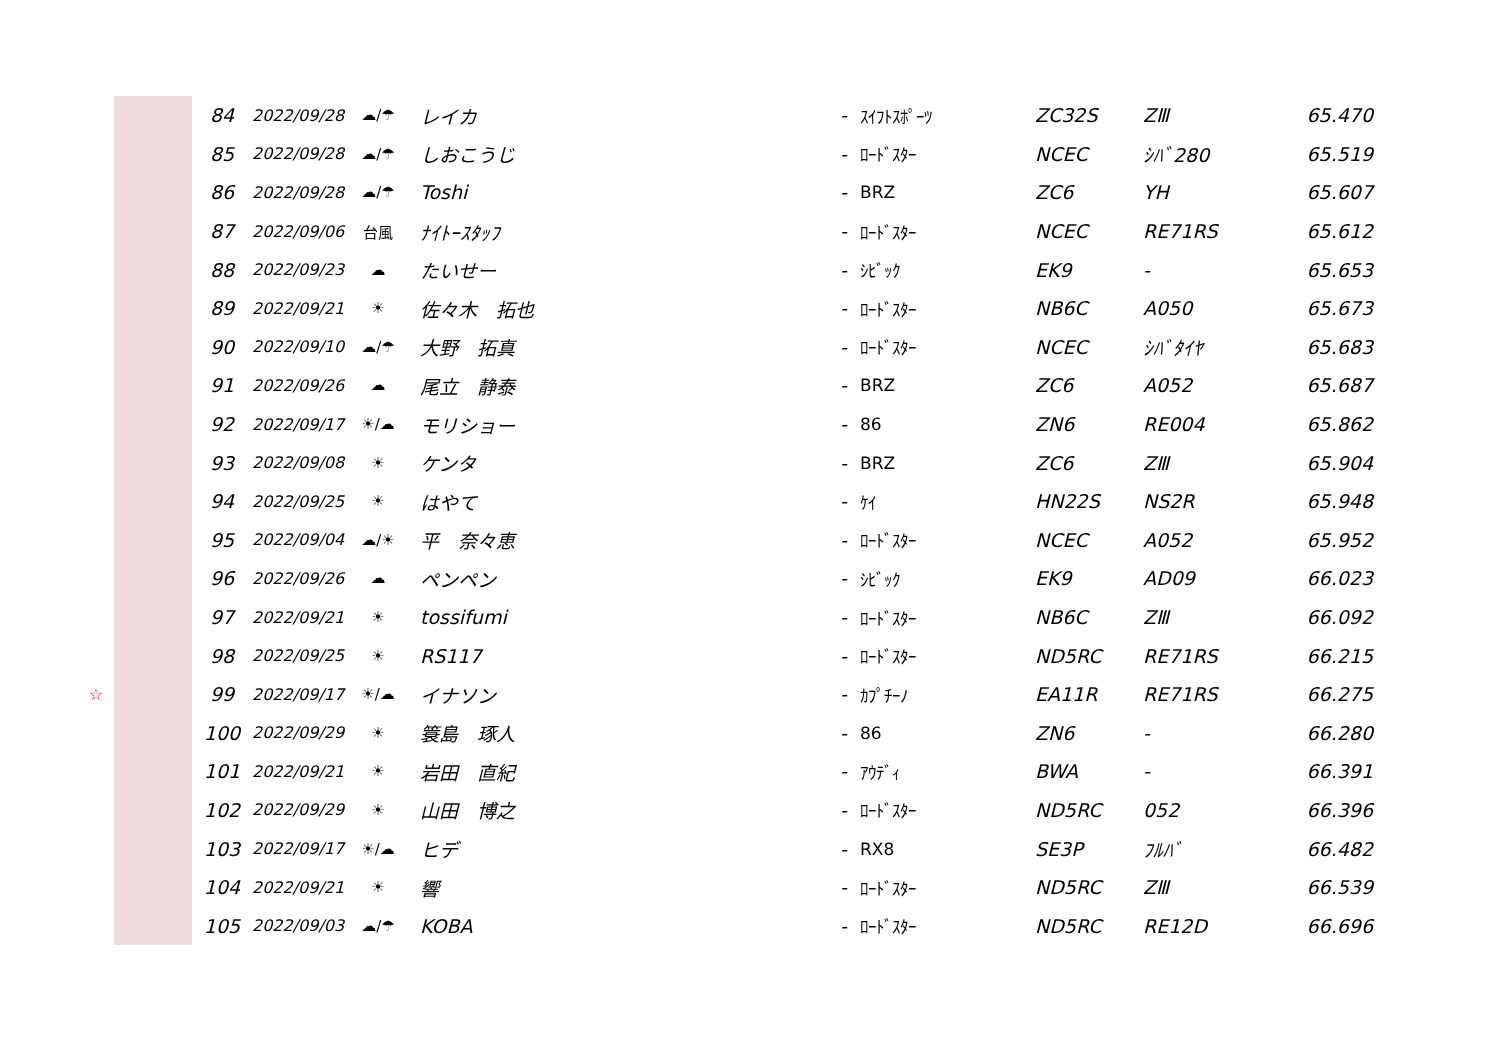| | | 84 | 2022/09/28 | ☁/☂ | レイカ | - | ｽｲﾌﾄｽﾎﾟｰﾂ | ZC32S | ZⅢ | 65.470 |
| | | 85 | 2022/09/28 | ☁/☂ | しおこうじ | - | ﾛｰﾄﾞｽﾀｰ | NCEC | ｼﾊﾞ280 | 65.519 |
| | | 86 | 2022/09/28 | ☁/☂ | Toshi | - | BRZ | ZC6 | YH | 65.607 |
| | | 87 | 2022/09/06 | 台風 | ﾅｲﾄｰｽﾀｯﾌ | - | ﾛｰﾄﾞｽﾀｰ | NCEC | RE71RS | 65.612 |
| | | 88 | 2022/09/23 | ☁ | たいせー | - | ｼﾋﾞｯｸ | EK9 | - | 65.653 |
| | | 89 | 2022/09/21 | ☀ | 佐々木 拓也 | - | ﾛｰﾄﾞｽﾀｰ | NB6C | A050 | 65.673 |
| | | 90 | 2022/09/10 | ☁/☂ | 大野 拓真 | - | ﾛｰﾄﾞｽﾀｰ | NCEC | ｼﾊﾞﾀｲﾔ | 65.683 |
| | | 91 | 2022/09/26 | ☁ | 尾立 静泰 | - | BRZ | ZC6 | A052 | 65.687 |
| | | 92 | 2022/09/17 | ☀/☁ | モリショー | - | 86 | ZN6 | RE004 | 65.862 |
| | | 93 | 2022/09/08 | ☀ | ケンタ | - | BRZ | ZC6 | ZⅢ | 65.904 |
| | | 94 | 2022/09/25 | ☀ | はやて | - | ｹｲ | HN22S | NS2R | 65.948 |
| | | 95 | 2022/09/04 | ☁/☀ | 平 奈々恵 | - | ﾛｰﾄﾞｽﾀｰ | NCEC | A052 | 65.952 |
| | | 96 | 2022/09/26 | ☁ | ペンペン | - | ｼﾋﾞｯｸ | EK9 | AD09 | 66.023 |
| | | 97 | 2022/09/21 | ☀ | tossifumi | - | ﾛｰﾄﾞｽﾀｰ | NB6C | ZⅢ | 66.092 |
| | | 98 | 2022/09/25 | ☀ | RS117 | - | ﾛｰﾄﾞｽﾀｰ | ND5RC | RE71RS | 66.215 |
| ☆ | | 99 | 2022/09/17 | ☀/☁ | イナソン | - | ｶﾌﾟﾁｰﾉ | EA11R | RE71RS | 66.275 |
| | | 100 | 2022/09/29 | ☀ | 簑島 琢人 | - | 86 | ZN6 | - | 66.280 |
| | | 101 | 2022/09/21 | ☀ | 岩田 直紀 | - | ｱｳﾃﾞｨ | BWA | - | 66.391 |
| | | 102 | 2022/09/29 | ☀ | 山田 博之 | - | ﾛｰﾄﾞｽﾀｰ | ND5RC | 052 | 66.396 |
| | | 103 | 2022/09/17 | ☀/☁ | ヒデ | - | RX8 | SE3P | ﾌﾙﾊﾞ | 66.482 |
| | | 104 | 2022/09/21 | ☀ | 響 | - | ﾛｰﾄﾞｽﾀｰ | ND5RC | ZⅢ | 66.539 |
| | | 105 | 2022/09/03 | ☁/☂ | KOBA | - | ﾛｰﾄﾞｽﾀｰ | ND5RC | RE12D | 66.696 |